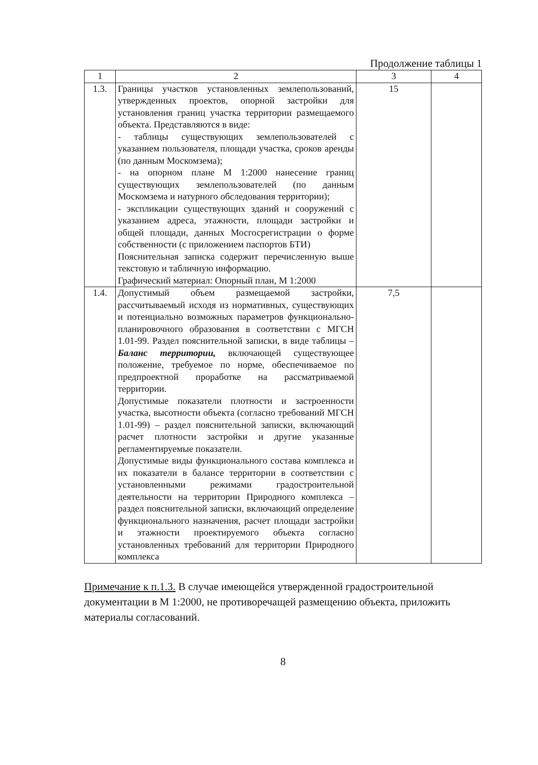Продолжение таблицы 1
| 1 | 2 | 3 | 4 |
| --- | --- | --- | --- |
| 1.3. | Границы участков установленных землепользований, утвержденных проектов, опорной застройки для установления границ участка территории размещаемого объекта. Представляются в виде: - таблицы существующих землепользователей с указанием пользователя, площади участка, сроков аренды (по данным Москомзема); - на опорном плане М 1:2000 нанесение границ существующих землепользователей (по данным Москомзема и натурного обследования территории); - экспликации существующих зданий и сооружений с указанием адреса, этажности, площади застройки и общей площади, данных Мосгосрегистрации о форме собственности (с приложением паспортов БТИ) Пояснительная записка содержит перечисленную выше текстовую и табличную информацию. Графический материал: Опорный план, М 1:2000 | 15 | |
| 1.4. | Допустимый объем размещаемой застройки, рассчитываемый исходя из нормативных, существующих и потенциально возможных параметров функционально-планировочного образования в соответствии с МГСН 1.01-99. Раздел пояснительной записки, в виде таблицы – Баланс территории, включающей существующее положение, требуемое по норме, обеспечиваемое по предпроектной проработке на рассматриваемой территории. Допустимые показатели плотности и застроенности участка, высотности объекта (согласно требований МГСН 1.01-99) – раздел пояснительной записки, включающий расчет плотности застройки и другие указанные регламентируемые показатели. Допустимые виды функционального состава комплекса и их показатели в балансе территории в соответствии с установленными режимами градостроительной деятельности на территории Природного комплекса – раздел пояснительной записки, включающий определение функционального назначения, расчет площади застройки и этажности проектируемого объекта согласно установленных требований для территории Природного комплекса | 7,5 | |
Примечание к п.1.3. В случае имеющейся утвержденной градостроительной документации в М 1:2000, не противоречащей размещению объекта, приложить материалы согласований.
8